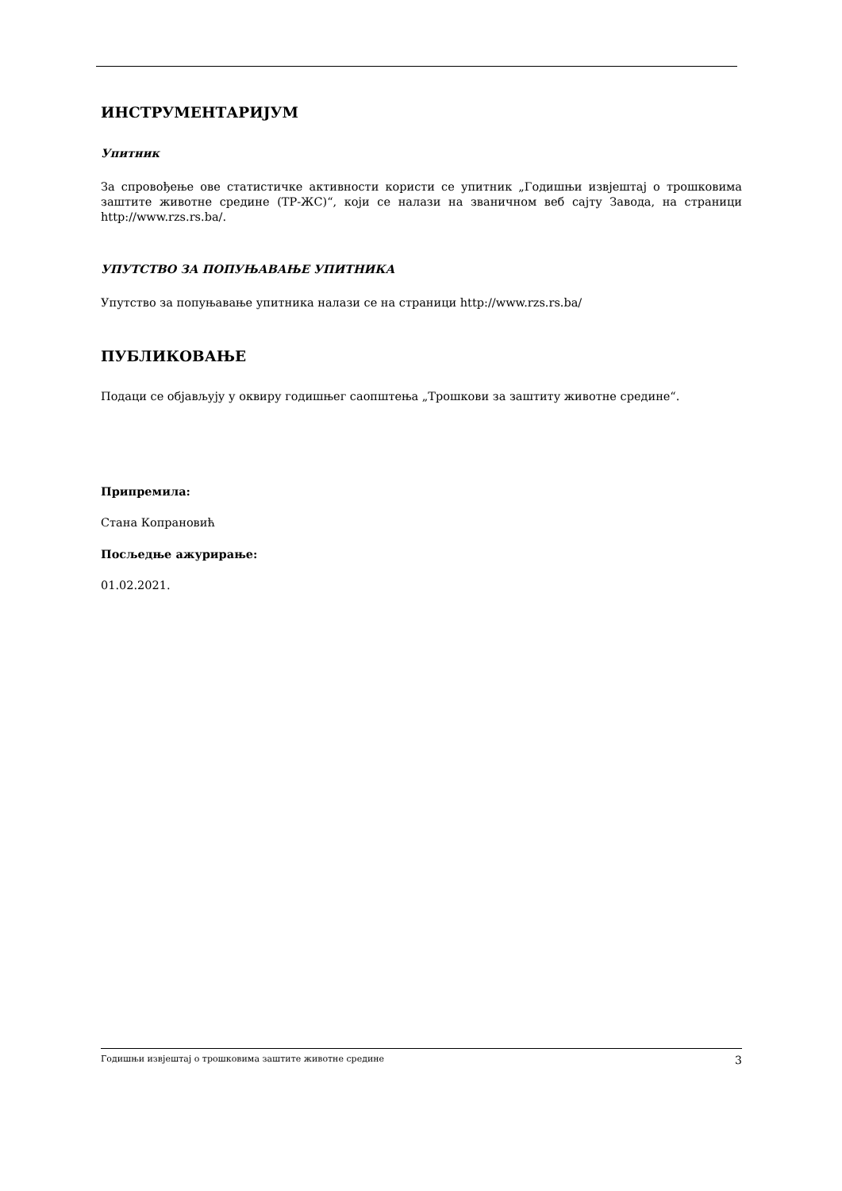ИНСТРУМЕНТАРИЈУМ
Упитник
За спровођење ове статистичке активности користи се упитник „Годишњи извјештај о трошковима заштите животне средине (ТР-ЖС)“, који се налази на званичном веб сајту Завода, на страници http://www.rzs.rs.ba/.
УПУТСТВО ЗА ПОПУЊАВАЊЕ УПИТНИКА
Упутство за попуњавање упитника налази се на страници http://www.rzs.rs.ba/
ПУБЛИКОВАЊЕ
Подаци се објављују у оквиру годишњег саопштења „Трошкови за заштиту животне средине“.
Припремила:
Стана Копрановић
Посљедње ажурирање:
01.02.2021.
Годишњи извјештај о трошковима заштите животне средине 3